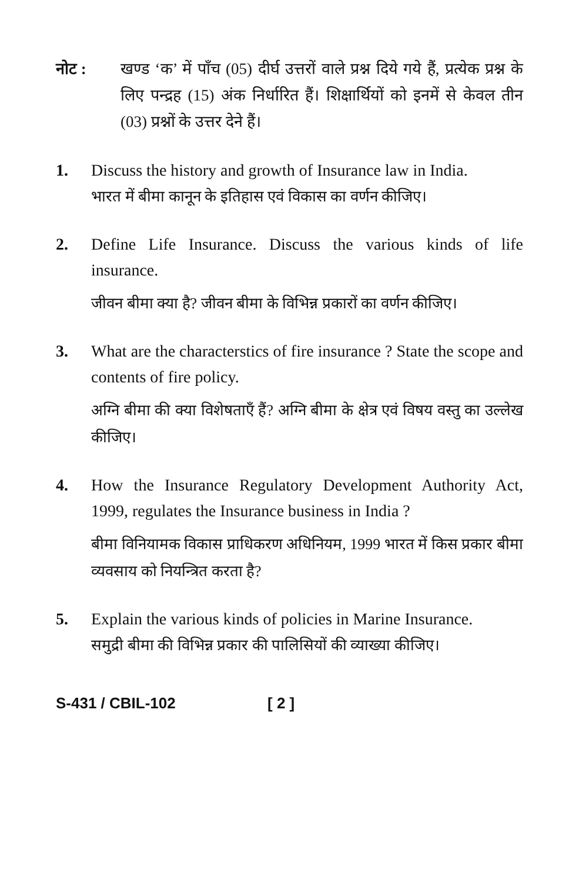नोट : खण्ड ‘क’ में पाँच (05) दीर्घ उत्तरों वाले प्रश्न दिये गये हैं, प्रत्येक प्रश्न के लिए पन्द्रह (15) अंक निर्धारित हैं। शिक्षार्थियों को इनमें से केवल तीन (03) प्रश्नों के उत्तर देने हैं।
1. Discuss the history and growth of Insurance law in India.
भारत में बीमा कानून के इतिहास एवं विकास का वर्णन कीजिए।
2. Define Life Insurance. Discuss the various kinds of life insurance.
जीवन बीमा क्या है? जीवन बीमा के विभिन्न प्रकारों का वर्णन कीजिए।
3. What are the characterstics of fire insurance ? State the scope and contents of fire policy.
अग्नि बीमा की क्या विशेषताएँ हैं? अग्नि बीमा के क्षेत्र एवं विषय वस्तु का उल्लेख कीजिए।
4. How the Insurance Regulatory Development Authority Act, 1999, regulates the Insurance business in India ?
बीमा विनियामक विकास प्राधिकरण अधिनियम, 1999 भारत में किस प्रकार बीमा व्यवसाय को नियन्त्रित करता है?
5. Explain the various kinds of policies in Marine Insurance.
समुद्री बीमा की विभिन्न प्रकार की पालिसियों की व्याख्या कीजिए।
S-431 / CBIL-102 [ 2 ]